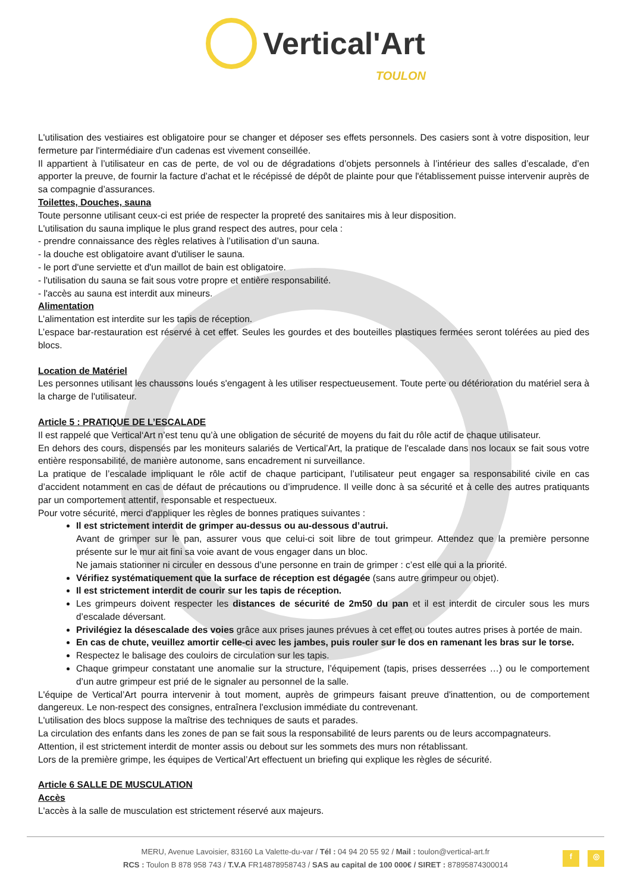Vertical'Art
TOULON
L'utilisation des vestiaires est obligatoire pour se changer et déposer ses effets personnels. Des casiers sont à votre disposition, leur fermeture par l'intermédiaire d'un cadenas est vivement conseillée.
Il appartient à l’utilisateur en cas de perte, de vol ou de dégradations d’objets personnels à l’intérieur des salles d’escalade, d’en apporter la preuve, de fournir la facture d’achat et le récépissé de dépôt de plainte pour que l'établissement puisse intervenir auprès de sa compagnie d’assurances.
Toilettes, Douches, sauna
Toute personne utilisant ceux-ci est priée de respecter la propreté des sanitaires mis à leur disposition.
L'utilisation du sauna implique le plus grand respect des autres, pour cela :
- prendre connaissance des règles relatives à l’utilisation d’un sauna.
- la douche est obligatoire avant d'utiliser le sauna.
- le port d'une serviette et d'un maillot de bain est obligatoire.
- l'utilisation du sauna se fait sous votre propre et entière responsabilité.
- l'accès au sauna est interdit aux mineurs.
Alimentation
L’alimentation est interdite sur les tapis de réception.
L’espace bar-restauration est réservé à cet effet. Seules les gourdes et des bouteilles plastiques fermées seront tolérées au pied des blocs.
Location de Matériel
Les personnes utilisant les chaussons loués s'engagent à les utiliser respectueusement. Toute perte ou détérioration du matériel sera à la charge de l'utilisateur.
Article 5 : PRATIQUE DE L’ESCALADE
Il est rappelé que Vertical‘Art n’est tenu qu’à une obligation de sécurité de moyens du fait du rôle actif de chaque utilisateur.
En dehors des cours, dispensés par les moniteurs salariés de Vertical’Art, la pratique de l'escalade dans nos locaux se fait sous votre entière responsabilité, de manière autonome, sans encadrement ni surveillance.
La pratique de l’escalade impliquant le rôle actif de chaque participant, l’utilisateur peut engager sa responsabilité civile en cas d’accident notamment en cas de défaut de précautions ou d’imprudence. Il veille donc à sa sécurité et à celle des autres pratiquants par un comportement attentif, responsable et respectueux.
Pour votre sécurité, merci d'appliquer les règles de bonnes pratiques suivantes :
Il est strictement interdit de grimper au-dessus ou au-dessous d’autrui.
Avant de grimper sur le pan, assurer vous que celui-ci soit libre de tout grimpeur. Attendez que la première personne présente sur le mur ait fini sa voie avant de vous engager dans un bloc.
Ne jamais stationner ni circuler en dessous d’une personne en train de grimper : c’est elle qui a la priorité.
Vérifiez systématiquement que la surface de réception est dégagée (sans autre grimpeur ou objet).
Il est strictement interdit de courir sur les tapis de réception.
Les grimpeurs doivent respecter les distances de sécurité de 2m50 du pan et il est interdit de circuler sous les murs d’escalade déversant.
Privilégiez la désescalade des voies grâce aux prises jaunes prévues à cet effet ou toutes autres prises à portée de main.
En cas de chute, veuillez amortir celle-ci avec les jambes, puis rouler sur le dos en ramenant les bras sur le torse.
Respectez le balisage des couloirs de circulation sur les tapis.
Chaque grimpeur constatant une anomalie sur la structure, l’équipement (tapis, prises desserrées …) ou le comportement d’un autre grimpeur est prié de le signaler au personnel de la salle.
L'équipe de Vertical’Art pourra intervenir à tout moment, auprès de grimpeurs faisant preuve d'inattention, ou de comportement dangereux. Le non-respect des consignes, entraînera l'exclusion immédiate du contrevenant.
L'utilisation des blocs suppose la maîtrise des techniques de sauts et parades.
La circulation des enfants dans les zones de pan se fait sous la responsabilité de leurs parents ou de leurs accompagnateurs.
Attention, il est strictement interdit de monter assis ou debout sur les sommets des murs non rétablissant.
Lors de la première grimpe, les équipes de Vertical’Art effectuent un briefing qui explique les règles de sécurité.
Article 6 SALLE DE MUSCULATION
Accès
L'accès à la salle de musculation est strictement réservé aux majeurs.
MERU, Avenue Lavoisier, 83160 La Valette-du-var / Tél : 04 94 20 55 92 / Mail : toulon@vertical-art.fr
RCS : Toulon B 878 958 743 / T.V.A FR14878958743 / SAS au capital de 100 000€ / SIRET : 87895874300014
f ◎